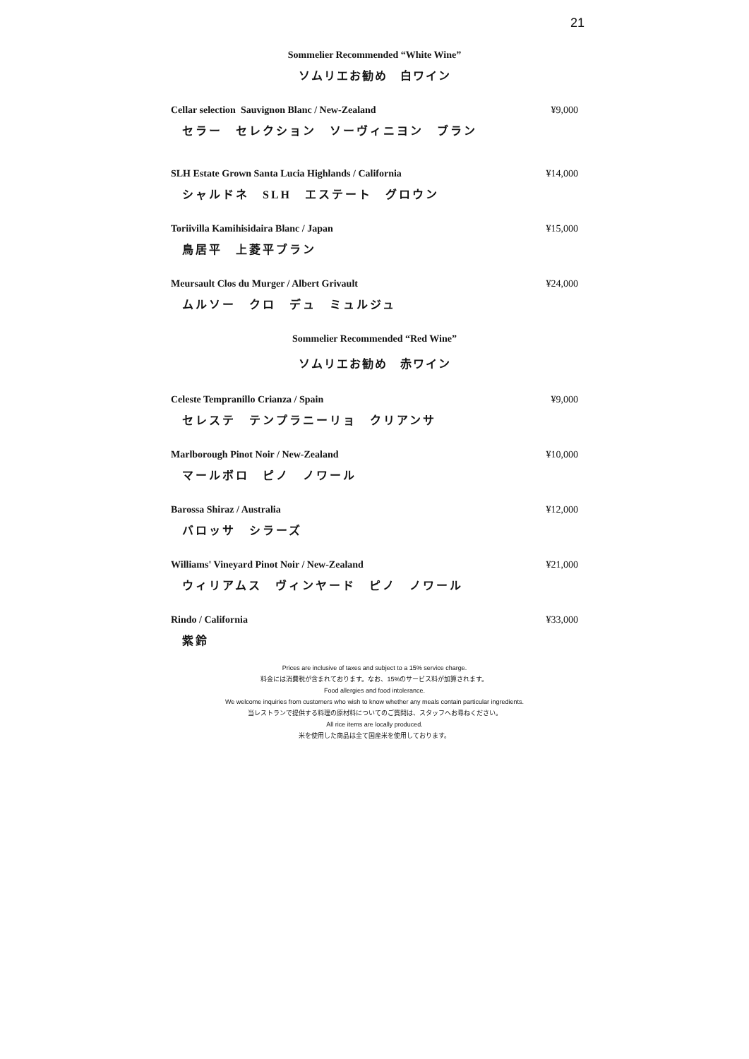21
Sommelier Recommended “White Wine”
ソムリエお勧め　白ワイン
Cellar selection Sauvignon Blanc / New-Zealand ¥9,000
セラー　セレクション　ソーヴィニヨン　ブラン
SLH Estate Grown Santa Lucia Highlands / California ¥14,000
シャルドネ　SLH　エステート　グロウン
Toriivilla Kamihisidaira Blanc / Japan ¥15,000
鳥居平　上菱平ブラン
Meursault Clos du Murger / Albert Grivault ¥24,000
ムルソー　クロ　デュ　ミュルジュ
Sommelier Recommended “Red Wine”
ソムリエお勧め　赤ワイン
Celeste Tempranillo Crianza / Spain ¥9,000
セレステ　テンプラニーリョ　クリアンサ
Marlborough Pinot Noir / New-Zealand ¥10,000
マールボロ　ピノ　ノワール
Barossa Shiraz / Australia ¥12,000
バロッサ　シラーズ
Williams' Vineyard Pinot Noir / New-Zealand ¥21,000
ウィリアムス　ヴィンヤード　ピノ　ノワール
Rindo / California ¥33,000
紫鈴
Prices are inclusive of taxes and subject to a 15% service charge.
料金には消費税が含まれております。なお、15%のサービス料が加算されます。
Food allergies and food intolerance.
We welcome inquiries from customers who wish to know whether any meals contain particular ingredients.
当レストランで提供する料理の原材料についてのご質問は、スタッフへお尋ねください。
All rice items are locally produced.
米を使用した商品は全て国産米を使用しております。